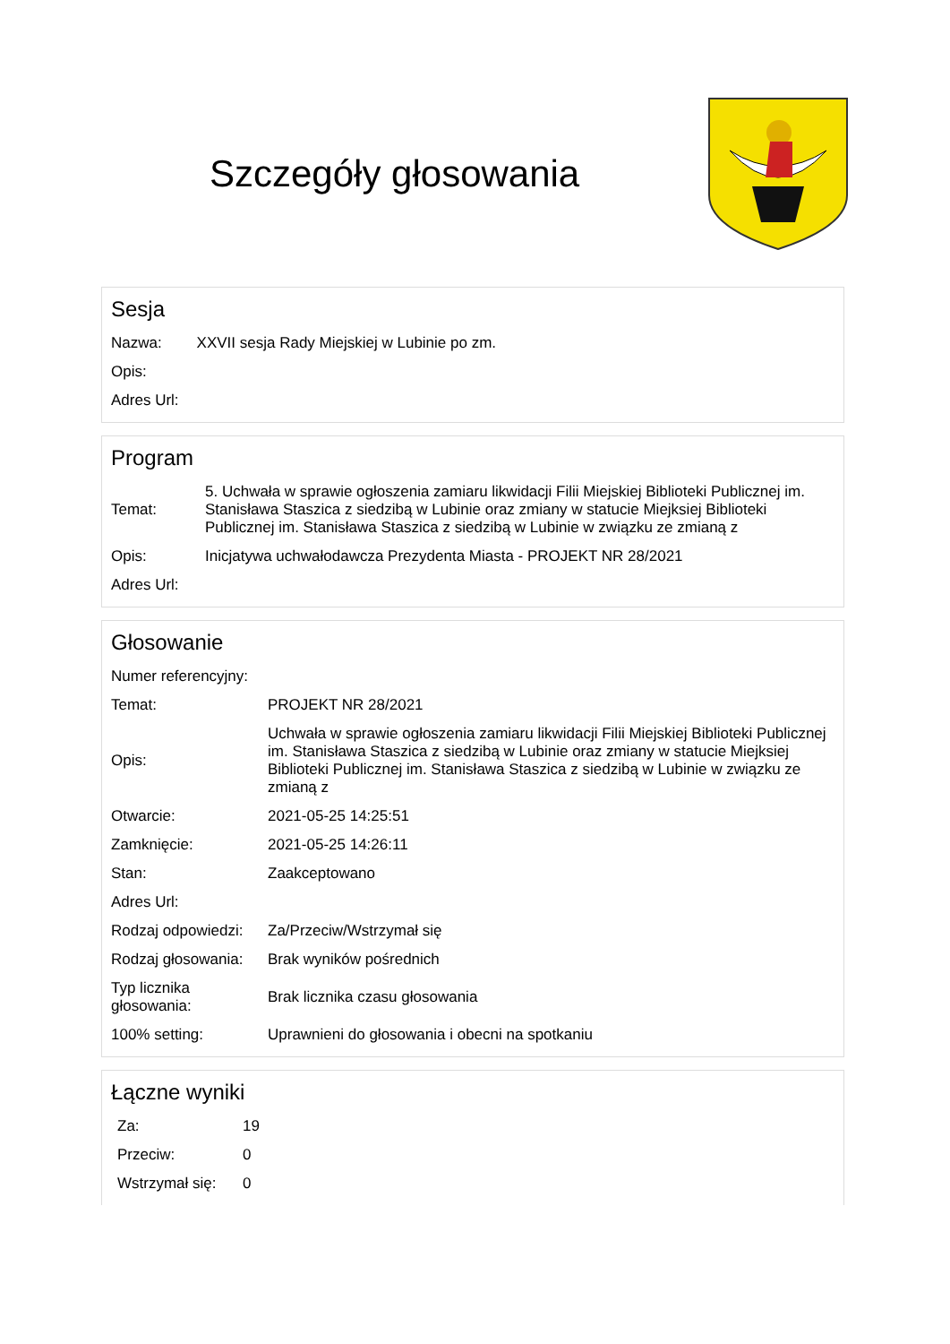Szczegóły głosowania
Sesja
| Nazwa: | XXVII sesja Rady Miejskiej w Lubinie po zm. |
| Opis: | |
| Adres Url: | |
Program
| Temat: | 5. Uchwała w sprawie ogłoszenia zamiaru likwidacji Filii Miejskiej Biblioteki Publicznej im. Stanisława Staszica z siedzibą w Lubinie oraz zmiany w statucie Miejksiej Biblioteki Publicznej im. Stanisława Staszica z siedzibą w Lubinie w związku ze zmianą z |
| Opis: | Inicjatywa uchwałodawcza Prezydenta Miasta - PROJEKT NR 28/2021 |
| Adres Url: | |
Głosowanie
| Numer referencyjny: | |
| Temat: | PROJEKT NR 28/2021 |
| Opis: | Uchwała w sprawie ogłoszenia zamiaru likwidacji Filii Miejskiej Biblioteki Publicznej im. Stanisława Staszica z siedzibą w Lubinie oraz zmiany w statucie Miejksiej Biblioteki Publicznej im. Stanisława Staszica z siedzibą w Lubinie w związku ze zmianą z |
| Otwarcie: | 2021-05-25 14:25:51 |
| Zamknięcie: | 2021-05-25 14:26:11 |
| Stan: | Zaakceptowano |
| Adres Url: | |
| Rodzaj odpowiedzi: | Za/Przeciw/Wstrzymał się |
| Rodzaj głosowania: | Brak wyników pośrednich |
| Typ licznika głosowania: | Brak licznika czasu głosowania |
| 100% setting: | Uprawnieni do głosowania i obecni na spotkaniu |
Łączne wyniki
| Za: | 19 |
| Przeciw: | 0 |
| Wstrzymał się: | 0 |